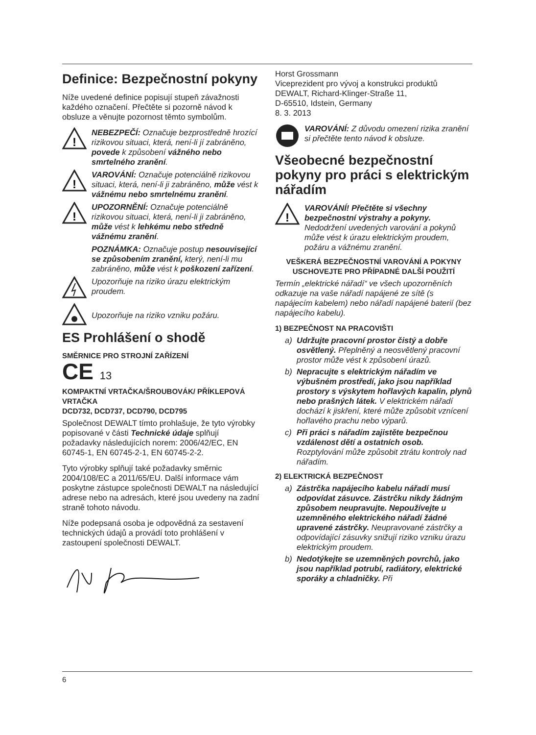Definice: Bezpečnostní pokyny
Níže uvedené definice popisují stupeň závažnosti každého označení. Přečtěte si pozorně návod k obsluze a věnujte pozornost těmto symbolům.
!
NEBEZPEČÍ: Označuje bezprostředně hrozící rizikovou situaci, která, není-li jí zabráněno, povede k způsobení vážného nebo smrtelného zranění.
!
VAROVÁNÍ: Označuje potenciálně rizikovou situaci, která, není-li ji zabráněno, může vést k vážnému nebo smrtelnému zranění.
!
UPOZORNĚNÍ: Označuje potenciálně rizikovou situaci, která, není-li ji zabráněno, může vést k lehkému nebo středně vážnému zranění.
POZNÁMKA: Označuje postup nesouvisející se způsobením zranění, který, není-li mu zabráněno, může vést k poškození zařízení.
Upozorňuje na riziko úrazu elektrickým proudem.
Upozorňuje na riziko vzniku požáru.
ES Prohlášení o shodě
SMĚRNICE PRO STROJNÍ ZAŘÍZENÍ
CE 13
KOMPAKTNÍ VRTAČKA/ŠROUBOVÁK/ PŘÍKLEPOVÁ VRTAČKA
DCD732, DCD737, DCD790, DCD795
Společnost DEWALT tímto prohlašuje, že tyto výrobky popisované v části Technické údaje splňují požadavky následujících norem: 2006/42/EC, EN 60745-1, EN 60745-2-1, EN 60745-2-2.
Tyto výrobky splňují také požadavky směrnic 2004/108/EC a 2011/65/EU. Další informace vám poskytne zástupce společnosti DEWALT na následující adrese nebo na adresách, které jsou uvedeny na zadní straně tohoto návodu.
Níže podepsaná osoba je odpovědná za sestavení technických údajů a provádí toto prohlášení v zastoupení společnosti DEWALT.
Horst Grossmann
Viceprezident pro vývoj a konstrukci produktů
DEWALT, Richard-Klinger-Straße 11,
D-65510, Idstein, Germany
8. 3. 2013
VAROVÁNÍ: Z důvodu omezení rizika zranění si přečtěte tento návod k obsluze.
Všeobecné bezpečnostní pokyny pro práci s elektrickým nářadím
!
VAROVÁNÍ! Přečtěte si všechny bezpečnostní výstrahy a pokyny. Nedodržení uvedených varování a pokynů může vést k úrazu elektrickým proudem, požáru a vážnému zranění.
VEŠKERÁ BEZPEČNOSTNÍ VAROVÁNÍ A POKYNY USCHOVEJTE PRO PŘÍPADNÉ DALŠÍ POUŽITÍ
Termín „elektrické nářadí“ ve všech upozorněních odkazuje na vaše nářadí napájené ze sítě (s napájecím kabelem) nebo nářadí napájené baterií (bez napájecího kabelu).
1) BEZPEČNOST NA PRACOVIŠTI
a) Udržujte pracovní prostor čistý a dobře osvětlený. Přeplněný a neosvětlený pracovní prostor může vést k způsobení úrazů.
b) Nepracujte s elektrickým nářadím ve výbušném prostředí, jako jsou například prostory s výskytem hořlavých kapalin, plynů nebo prašných látek. V elektrickém nářadí dochází k jiskření, které může způsobit vznícení hořlavého prachu nebo výparů.
c) Při práci s nářadím zajistěte bezpečnou vzdálenost dětí a ostatních osob. Rozptylování může způsobit ztrátu kontroly nad nářadím.
2) ELEKTRICKÁ BEZPEČNOST
a) Zástrčka napájecího kabelu nářadí musí odpovídat zásuvce. Zástrčku nikdy žádným způsobem neupravujte. Nepoužívejte u uzemněného elektrického nářadí žádné upravené zástrčky. Neupravované zástrčky a odpovídající zásuvky snižují riziko vzniku úrazu elektrickým proudem.
b) Nedotýkejte se uzemněných povrchů, jako jsou například potrubí, radiátory, elektrické sporáky a chladničky. Při
6